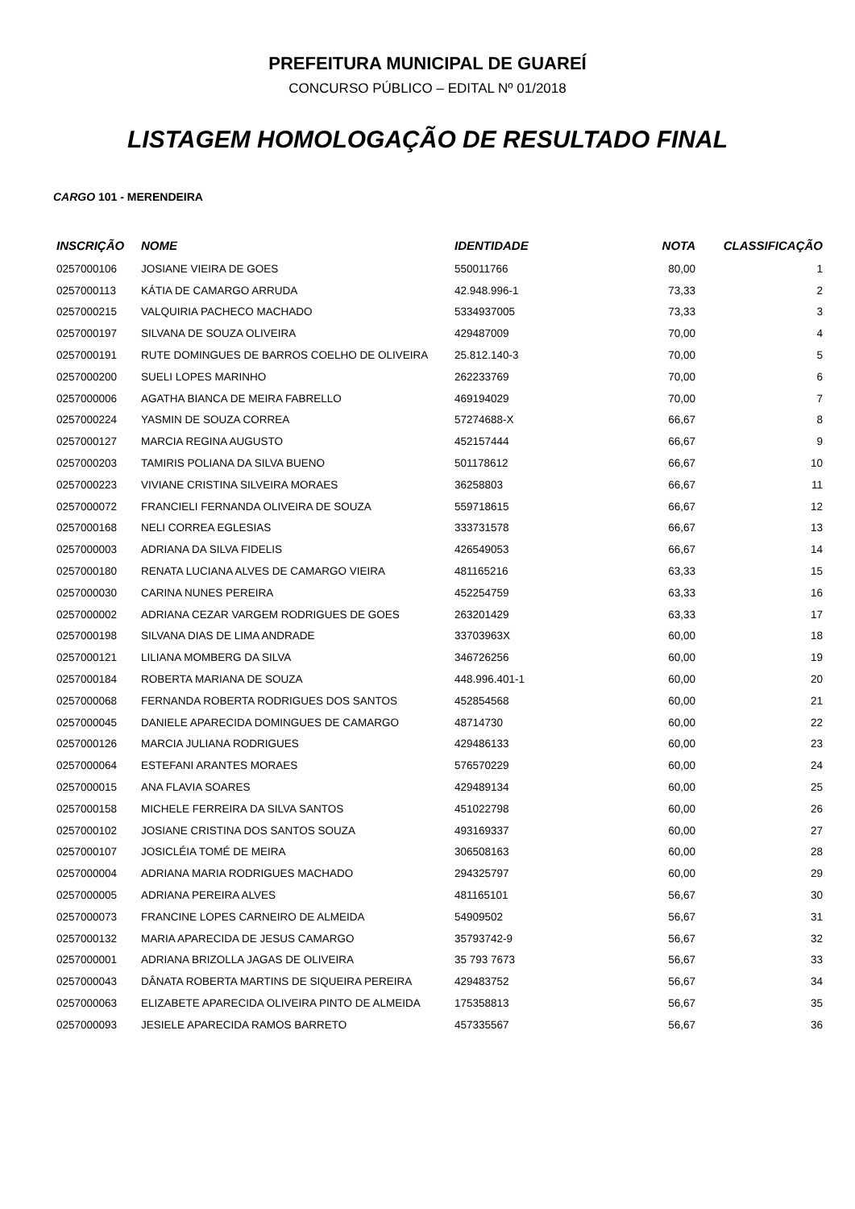PREFEITURA MUNICIPAL DE GUAREÍ
CONCURSO PÚBLICO – EDITAL Nº 01/2018
LISTAGEM HOMOLOGAÇÃO DE RESULTADO FINAL
CARGO 101 - MERENDEIRA
| INSCRIÇÃO | NOME | IDENTIDADE | NOTA | CLASSIFICAÇÃO |
| --- | --- | --- | --- | --- |
| 0257000106 | JOSIANE VIEIRA DE GOES | 550011766 | 80,00 | 1 |
| 0257000113 | KÁTIA DE CAMARGO ARRUDA | 42.948.996-1 | 73,33 | 2 |
| 0257000215 | VALQUIRIA PACHECO MACHADO | 5334937005 | 73,33 | 3 |
| 0257000197 | SILVANA DE SOUZA OLIVEIRA | 429487009 | 70,00 | 4 |
| 0257000191 | RUTE DOMINGUES DE BARROS COELHO DE OLIVEIRA | 25.812.140-3 | 70,00 | 5 |
| 0257000200 | SUELI LOPES MARINHO | 262233769 | 70,00 | 6 |
| 0257000006 | AGATHA BIANCA DE MEIRA FABRELLO | 469194029 | 70,00 | 7 |
| 0257000224 | YASMIN DE SOUZA CORREA | 57274688-X | 66,67 | 8 |
| 0257000127 | MARCIA REGINA AUGUSTO | 452157444 | 66,67 | 9 |
| 0257000203 | TAMIRIS POLIANA DA SILVA BUENO | 501178612 | 66,67 | 10 |
| 0257000223 | VIVIANE CRISTINA SILVEIRA MORAES | 36258803 | 66,67 | 11 |
| 0257000072 | FRANCIELI FERNANDA OLIVEIRA DE SOUZA | 559718615 | 66,67 | 12 |
| 0257000168 | NELI CORREA EGLESIAS | 333731578 | 66,67 | 13 |
| 0257000003 | ADRIANA DA SILVA FIDELIS | 426549053 | 66,67 | 14 |
| 0257000180 | RENATA LUCIANA ALVES DE CAMARGO VIEIRA | 481165216 | 63,33 | 15 |
| 0257000030 | CARINA NUNES PEREIRA | 452254759 | 63,33 | 16 |
| 0257000002 | ADRIANA CEZAR VARGEM RODRIGUES DE GOES | 263201429 | 63,33 | 17 |
| 0257000198 | SILVANA DIAS DE LIMA ANDRADE | 33703963X | 60,00 | 18 |
| 0257000121 | LILIANA MOMBERG DA SILVA | 346726256 | 60,00 | 19 |
| 0257000184 | ROBERTA MARIANA DE SOUZA | 448.996.401-1 | 60,00 | 20 |
| 0257000068 | FERNANDA ROBERTA RODRIGUES DOS SANTOS | 452854568 | 60,00 | 21 |
| 0257000045 | DANIELE APARECIDA DOMINGUES DE CAMARGO | 48714730 | 60,00 | 22 |
| 0257000126 | MARCIA JULIANA RODRIGUES | 429486133 | 60,00 | 23 |
| 0257000064 | ESTEFANI ARANTES MORAES | 576570229 | 60,00 | 24 |
| 0257000015 | ANA FLAVIA SOARES | 429489134 | 60,00 | 25 |
| 0257000158 | MICHELE FERREIRA DA SILVA SANTOS | 451022798 | 60,00 | 26 |
| 0257000102 | JOSIANE CRISTINA DOS SANTOS SOUZA | 493169337 | 60,00 | 27 |
| 0257000107 | JOSICLÉIA TOMÉ DE MEIRA | 306508163 | 60,00 | 28 |
| 0257000004 | ADRIANA MARIA RODRIGUES MACHADO | 294325797 | 60,00 | 29 |
| 0257000005 | ADRIANA PEREIRA ALVES | 481165101 | 56,67 | 30 |
| 0257000073 | FRANCINE LOPES CARNEIRO DE ALMEIDA | 54909502 | 56,67 | 31 |
| 0257000132 | MARIA APARECIDA DE JESUS CAMARGO | 35793742-9 | 56,67 | 32 |
| 0257000001 | ADRIANA BRIZOLLA JAGAS DE OLIVEIRA | 35 793 7673 | 56,67 | 33 |
| 0257000043 | DÂNATA ROBERTA MARTINS DE SIQUEIRA PEREIRA | 429483752 | 56,67 | 34 |
| 0257000063 | ELIZABETE APARECIDA OLIVEIRA PINTO DE ALMEIDA | 175358813 | 56,67 | 35 |
| 0257000093 | JESIELE APARECIDA RAMOS BARRETO | 457335567 | 56,67 | 36 |